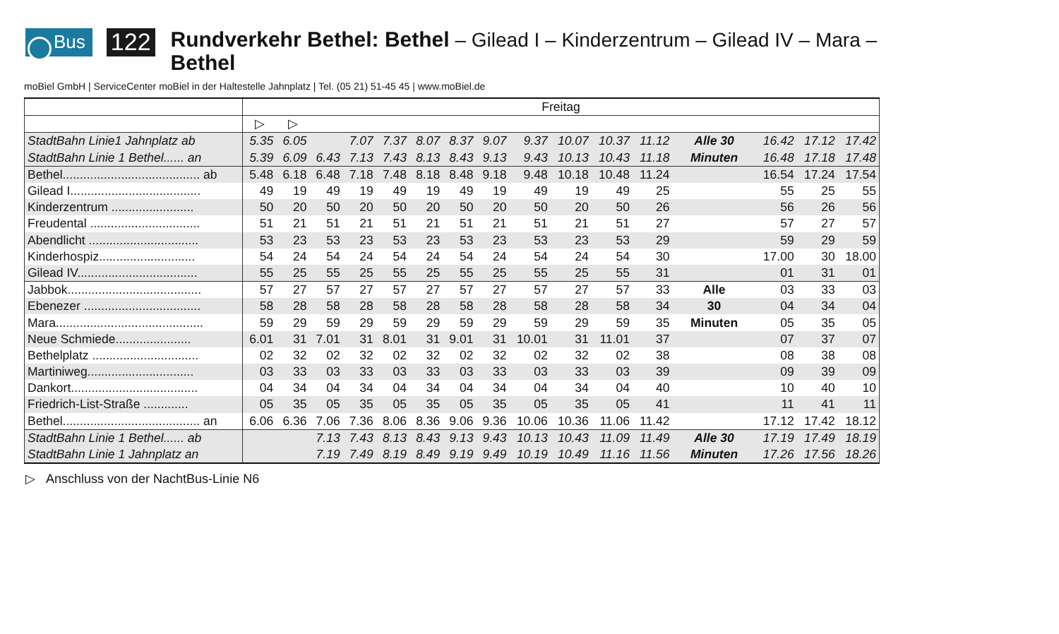Bus
122
Rundverkehr Bethel: Bethel – Gilead I – Kinderzentrum – Gilead IV – Mara – Bethel
moBiel GmbH | ServiceCenter moBiel in der Haltestelle Jahnplatz | Tel. (05 21) 51-45 45 | www.moBiel.de
| | Freitag | | | | | | | | | | | | | | | |
| | ▷ | ▷ | | | | | | | | | | | | | | |
| StadtBahn Linie1 Jahnplatz ab | 5.35 | 6.05 | | 7.07 | 7.37 | 8.07 | 8.37 | 9.07 | 9.37 | 10.07 | 10.37 | 11.12 | Alle 30 | 16.42 | 17.12 | 17.42 |
| StadtBahn Linie 1 Bethel...... an | 5.39 | 6.09 | 6.43 | 7.13 | 7.43 | 8.13 | 8.43 | 9.13 | 9.43 | 10.13 | 10.43 | 11.18 | Minuten | 16.48 | 17.18 | 17.48 |
| Bethel........................................ ab | 5.48 | 6.18 | 6.48 | 7.18 | 7.48 | 8.18 | 8.48 | 9.18 | 9.48 | 10.18 | 10.48 | 11.24 | | 16.54 | 17.24 | 17.54 |
| Gilead I...................................... | 49 | 19 | 49 | 19 | 49 | 19 | 49 | 19 | 49 | 19 | 49 | 25 | | 55 | 25 | 55 |
| Kinderzentrum ........................ | 50 | 20 | 50 | 20 | 50 | 20 | 50 | 20 | 50 | 20 | 50 | 26 | | 56 | 26 | 56 |
| Freudental ................................ | 51 | 21 | 51 | 21 | 51 | 21 | 51 | 21 | 51 | 21 | 51 | 27 | | 57 | 27 | 57 |
| Abendlicht ................................ | 53 | 23 | 53 | 23 | 53 | 23 | 53 | 23 | 53 | 23 | 53 | 29 | | 59 | 29 | 59 |
| Kinderhospiz............................ | 54 | 24 | 54 | 24 | 54 | 24 | 54 | 24 | 54 | 24 | 54 | 30 | | 17.00 | 30 | 18.00 |
| Gilead IV................................... | 55 | 25 | 55 | 25 | 55 | 25 | 55 | 25 | 55 | 25 | 55 | 31 | | 01 | 31 | 01 |
| Jabbok....................................... | 57 | 27 | 57 | 27 | 57 | 27 | 57 | 27 | 57 | 27 | 57 | 33 | Alle | 03 | 33 | 03 |
| Ebenezer .................................. | 58 | 28 | 58 | 28 | 58 | 28 | 58 | 28 | 58 | 28 | 58 | 34 | 30 | 04 | 34 | 04 |
| Mara........................................... | 59 | 29 | 59 | 29 | 59 | 29 | 59 | 29 | 59 | 29 | 59 | 35 | Minuten | 05 | 35 | 05 |
| Neue Schmiede...................... | 6.01 | 31 | 7.01 | 31 | 8.01 | 31 | 9.01 | 31 | 10.01 | 31 | 11.01 | 37 | | 07 | 37 | 07 |
| Bethelplatz ............................... | 02 | 32 | 02 | 32 | 02 | 32 | 02 | 32 | 02 | 32 | 02 | 38 | | 08 | 38 | 08 |
| Martiniweg............................... | 03 | 33 | 03 | 33 | 03 | 33 | 03 | 33 | 03 | 33 | 03 | 39 | | 09 | 39 | 09 |
| Dankort..................................... | 04 | 34 | 04 | 34 | 04 | 34 | 04 | 34 | 04 | 34 | 04 | 40 | | 10 | 40 | 10 |
| Friedrich-List-Straße ............. | 05 | 35 | 05 | 35 | 05 | 35 | 05 | 35 | 05 | 35 | 05 | 41 | | 11 | 41 | 11 |
| Bethel........................................ an | 6.06 | 6.36 | 7.06 | 7.36 | 8.06 | 8.36 | 9.06 | 9.36 | 10.06 | 10.36 | 11.06 | 11.42 | | 17.12 | 17.42 | 18.12 |
| StadtBahn Linie 1 Bethel...... ab | | | 7.13 | 7.43 | 8.13 | 8.43 | 9.13 | 9.43 | 10.13 | 10.43 | 11.09 | 11.49 | Alle 30 | 17.19 | 17.49 | 18.19 |
| StadtBahn Linie 1 Jahnplatz an | | | 7.19 | 7.49 | 8.19 | 8.49 | 9.19 | 9.49 | 10.19 | 10.49 | 11.16 | 11.56 | Minuten | 17.26 | 17.56 | 18.26 |
▷ Anschluss von der NachtBus-Linie N6